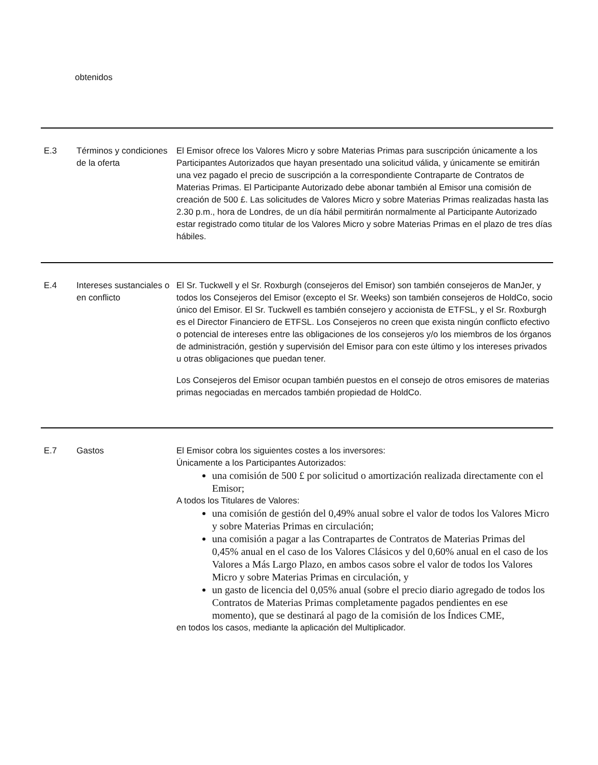obtenidos
| E.3 | Términos y condiciones de la oferta | El Emisor ofrece los Valores Micro y sobre Materias Primas para suscripción únicamente a los Participantes Autorizados que hayan presentado una solicitud válida, y únicamente se emitirán una vez pagado el precio de suscripción a la correspondiente Contraparte de Contratos de Materias Primas. El Participante Autorizado debe abonar también al Emisor una comisión de creación de 500 £. Las solicitudes de Valores Micro y sobre Materias Primas realizadas hasta las 2.30 p.m., hora de Londres, de un día hábil permitirán normalmente al Participante Autorizado estar registrado como titular de los Valores Micro y sobre Materias Primas en el plazo de tres días hábiles. |
| E.4 | Intereses sustanciales o en conflicto | El Sr. Tuckwell y el Sr. Roxburgh (consejeros del Emisor) son también consejeros de ManJer, y todos los Consejeros del Emisor (excepto el Sr. Weeks) son también consejeros de HoldCo, socio único del Emisor. El Sr. Tuckwell es también consejero y accionista de ETFSL, y el Sr. Roxburgh es el Director Financiero de ETFSL. Los Consejeros no creen que exista ningún conflicto efectivo o potencial de intereses entre las obligaciones de los consejeros y/o los miembros de los órganos de administración, gestión y supervisión del Emisor para con este último y los intereses privados u otras obligaciones que puedan tener. Los Consejeros del Emisor ocupan también puestos en el consejo de otros emisores de materias primas negociadas en mercados también propiedad de HoldCo. |
| E.7 | Gastos | El Emisor cobra los siguientes costes a los inversores: Únicamente a los Participantes Autorizados: una comisión de 500 £ por solicitud o amortización realizada directamente con el Emisor; A todos los Titulares de Valores: una comisión de gestión del 0,49% anual sobre el valor de todos los Valores Micro y sobre Materias Primas en circulación; una comisión a pagar a las Contrapartes de Contratos de Materias Primas del 0,45% anual en el caso de los Valores Clásicos y del 0,60% anual en el caso de los Valores a Más Largo Plazo, en ambos casos sobre el valor de todos los Valores Micro y sobre Materias Primas en circulación, y un gasto de licencia del 0,05% anual (sobre el precio diario agregado de todos los Contratos de Materias Primas completamente pagados pendientes en ese momento), que se destinará al pago de la comisión de los Índices CME, en todos los casos, mediante la aplicación del Multiplicador. |